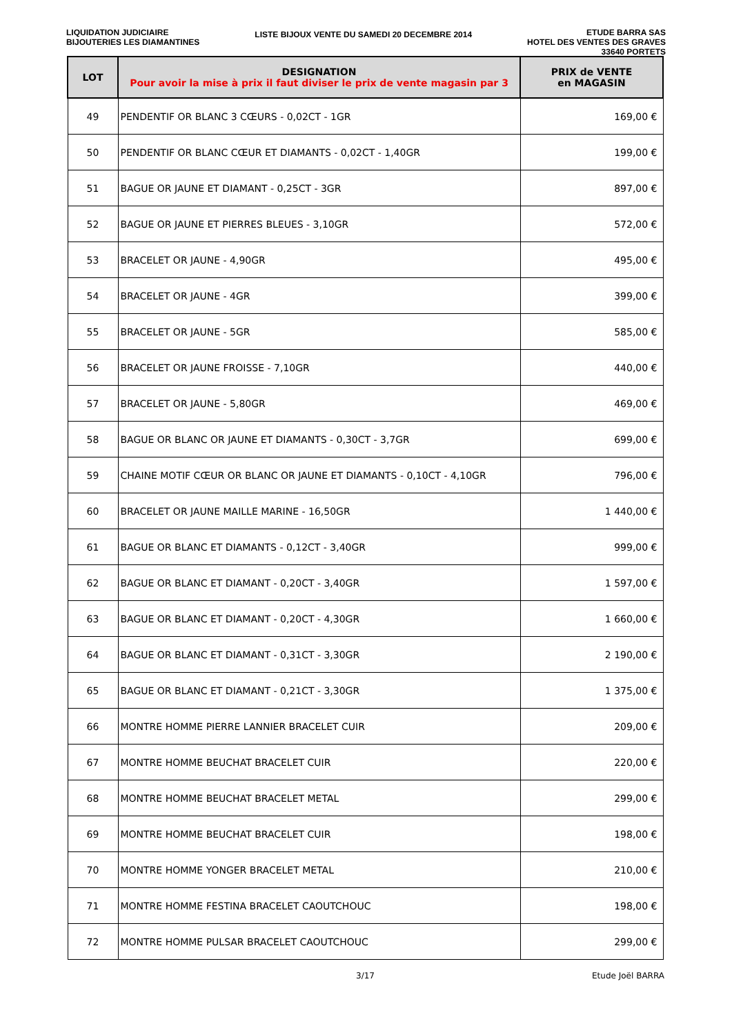LIQUIDATION JUDICIAIRE
BIJOUTERIES LES DIAMANTINES
LISTE BIJOUX VENTE DU SAMEDI 20 DECEMBRE 2014
ETUDE BARRA SAS
HOTEL DES VENTES DES GRAVES
33640 PORTETS
| LOT | DESIGNATION Pour avoir la mise à prix il faut diviser le prix de vente magasin par 3 | PRIX de VENTE en MAGASIN |
| --- | --- | --- |
| 49 | PENDENTIF OR BLANC 3 CŒURS - 0,02CT - 1GR | 169,00 € |
| 50 | PENDENTIF OR BLANC CŒUR ET DIAMANTS - 0,02CT - 1,40GR | 199,00 € |
| 51 | BAGUE OR JAUNE ET DIAMANT - 0,25CT - 3GR | 897,00 € |
| 52 | BAGUE OR JAUNE ET PIERRES BLEUES - 3,10GR | 572,00 € |
| 53 | BRACELET OR JAUNE - 4,90GR | 495,00 € |
| 54 | BRACELET OR JAUNE - 4GR | 399,00 € |
| 55 | BRACELET OR JAUNE - 5GR | 585,00 € |
| 56 | BRACELET OR JAUNE FROISSE - 7,10GR | 440,00 € |
| 57 | BRACELET OR JAUNE - 5,80GR | 469,00 € |
| 58 | BAGUE OR BLANC OR JAUNE ET DIAMANTS - 0,30CT - 3,7GR | 699,00 € |
| 59 | CHAINE MOTIF CŒUR OR BLANC OR JAUNE ET DIAMANTS - 0,10CT - 4,10GR | 796,00 € |
| 60 | BRACELET OR JAUNE MAILLE MARINE - 16,50GR | 1 440,00 € |
| 61 | BAGUE OR BLANC ET DIAMANTS - 0,12CT - 3,40GR | 999,00 € |
| 62 | BAGUE OR BLANC ET DIAMANT - 0,20CT - 3,40GR | 1 597,00 € |
| 63 | BAGUE OR BLANC ET DIAMANT - 0,20CT - 4,30GR | 1 660,00 € |
| 64 | BAGUE OR BLANC ET DIAMANT - 0,31CT - 3,30GR | 2 190,00 € |
| 65 | BAGUE OR BLANC ET DIAMANT - 0,21CT - 3,30GR | 1 375,00 € |
| 66 | MONTRE HOMME PIERRE LANNIER BRACELET CUIR | 209,00 € |
| 67 | MONTRE HOMME BEUCHAT BRACELET CUIR | 220,00 € |
| 68 | MONTRE HOMME BEUCHAT BRACELET METAL | 299,00 € |
| 69 | MONTRE HOMME BEUCHAT BRACELET CUIR | 198,00 € |
| 70 | MONTRE HOMME YONGER BRACELET METAL | 210,00 € |
| 71 | MONTRE HOMME FESTINA BRACELET CAOUTCHOUC | 198,00 € |
| 72 | MONTRE HOMME PULSAR BRACELET CAOUTCHOUC | 299,00 € |
3/17 Etude Joël BARRA